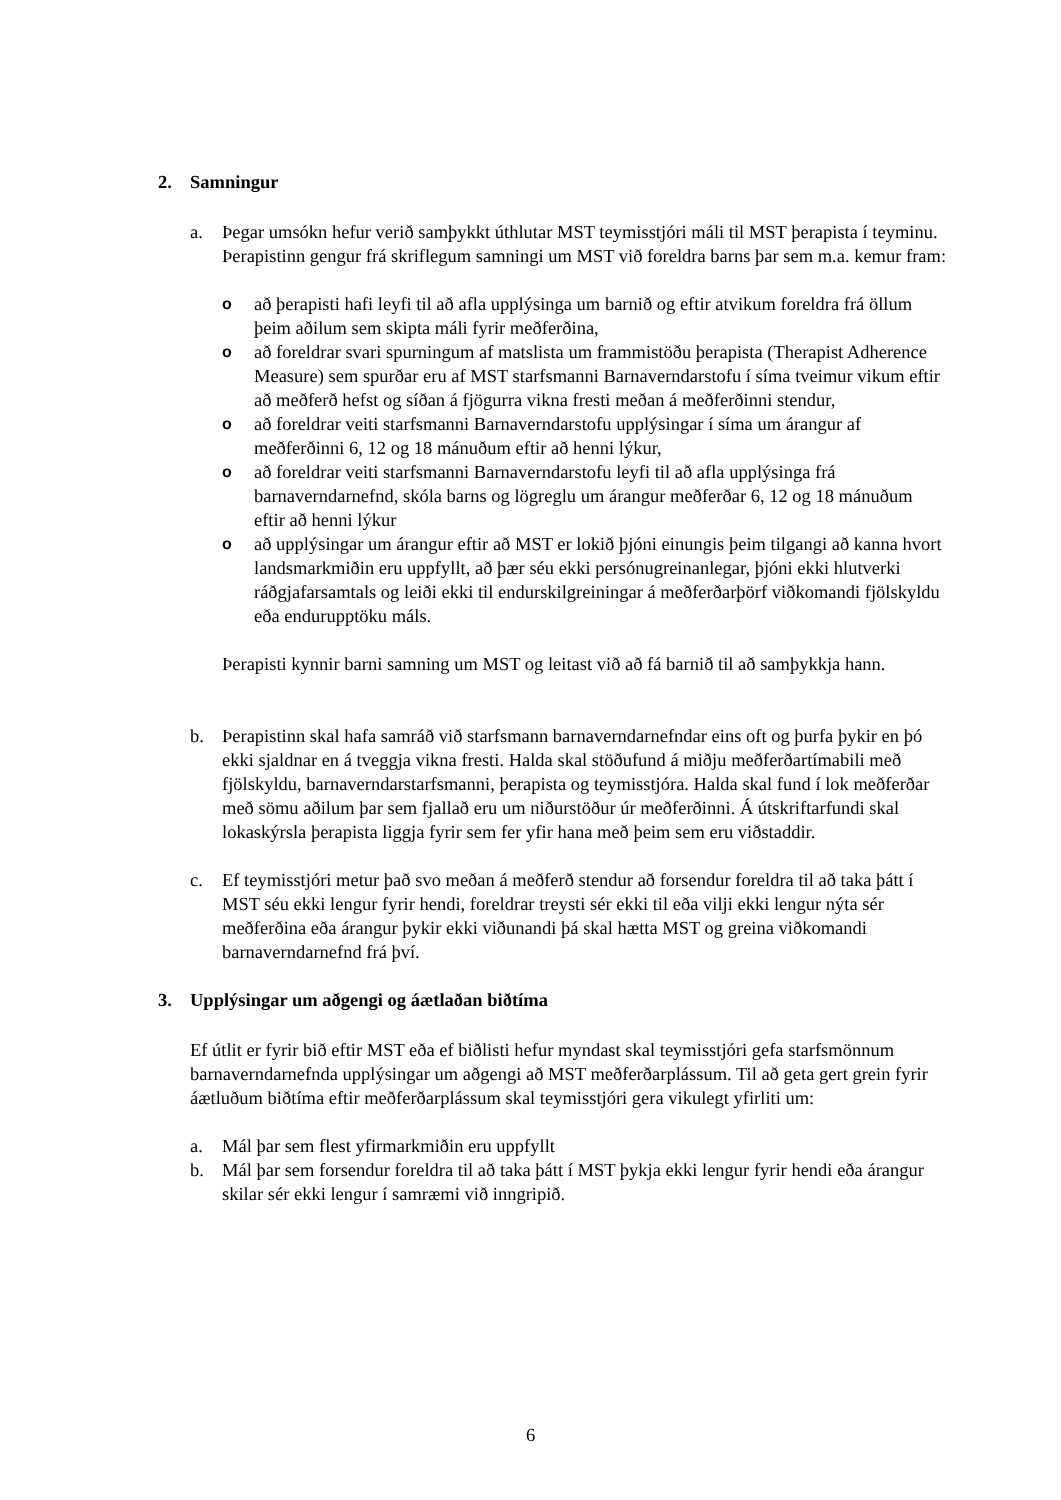2. Samningur
a. Þegar umsókn hefur verið samþykkt úthlutar MST teymisstjóri máli til MST þerapista í teyminu. Þerapistinn gengur frá skriflegum samningi um MST við foreldra barns þar sem m.a. kemur fram:
oað þerapisti hafi leyfi til að afla upplýsinga um barnið og eftir atvikum foreldra frá öllum þeim aðilum sem skipta máli fyrir meðferðina,
oað foreldrar svari spurningum af matslista um frammistöðu þerapista (Therapist Adherence Measure) sem spurðar eru af MST starfsmanni Barnaverndarstofu í síma tveimur vikum eftir að meðferð hefst og síðan á fjögurra vikna fresti meðan á meðferðinni stendur,
oað foreldrar veiti starfsmanni Barnaverndarstofu upplýsingar í síma um árangur af meðferðinni 6, 12 og 18 mánuðum eftir að henni lýkur,
oað foreldrar veiti starfsmanni Barnaverndarstofu leyfi til að afla upplýsinga frá barnaverndarnefnd, skóla barns og lögreglu um árangur meðferðar 6, 12 og 18 mánuðum eftir að henni lýkur
oað upplýsingar um árangur eftir að MST er lokið þjóni einungis þeim tilgangi að kanna hvort landsmarkmiðin eru uppfyllt, að þær séu ekki persónugreinanlegar, þjóni ekki hlutverki ráðgjafarsamtals og leiði ekki til endurskilgreiningar á meðferðarþörf viðkomandi fjölskyldu eða endurupptöku máls.
Þerapisti kynnir barni samning um MST og leitast við að fá barnið til að samþykkja hann.
b. Þerapistinn skal hafa samráð við starfsmann barnaverndarnefndar eins oft og þurfa þykir en þó ekki sjaldnar en á tveggja vikna fresti. Halda skal stöðufund á miðju meðferðartímabili með fjölskyldu, barnaverndarstarfsmanni, þerapista og teymisstjóra. Halda skal fund í lok meðferðar með sömu aðilum þar sem fjallað eru um niðurstöður úr meðferðinni. Á útskriftarfundi skal lokaskýrsla þerapista liggja fyrir sem fer yfir hana með þeim sem eru viðstaddir.
c. Ef teymisstjóri metur það svo meðan á meðferð stendur að forsendur foreldra til að taka þátt í MST séu ekki lengur fyrir hendi, foreldrar treysti sér ekki til eða vilji ekki lengur nýta sér meðferðina eða árangur þykir ekki viðunandi þá skal hætta MST og greina viðkomandi barnaverndarnefnd frá því.
3. Upplýsingar um aðgengi og áætlaðan biðtíma
Ef útlit er fyrir bið eftir MST eða ef biðlisti hefur myndast skal teymisstjóri gefa starfsmönnum barnaverndarnefnda upplýsingar um aðgengi að MST meðferðarplássum. Til að geta gert grein fyrir áætluðum biðtíma eftir meðferðarplássum skal teymisstjóri gera vikulegt yfirliti um:
a. Mál þar sem flest yfirmarkmiðin eru uppfyllt
b. Mál þar sem forsendur foreldra til að taka þátt í MST þykja ekki lengur fyrir hendi eða árangur skilar sér ekki lengur í samræmi við inngripið.
6